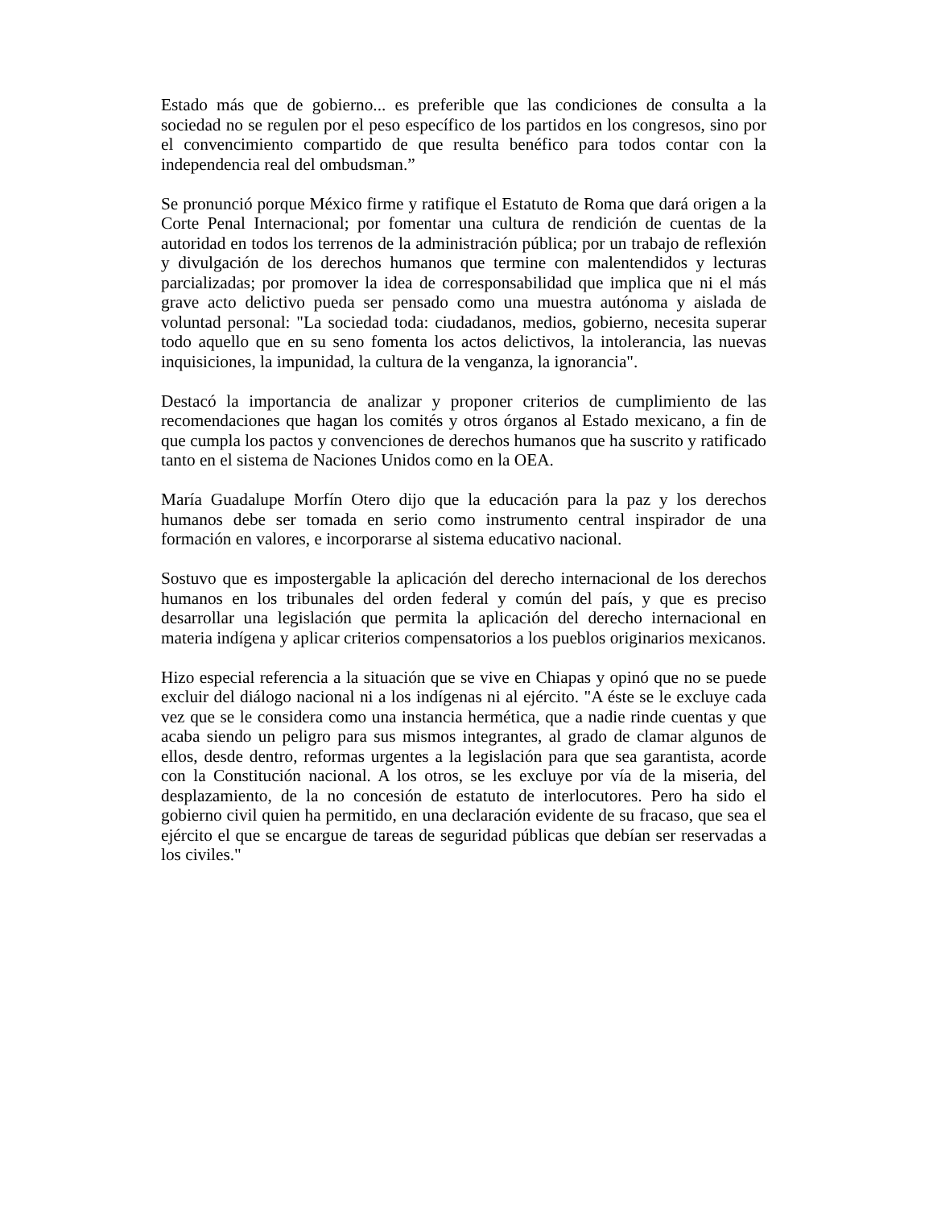Estado más que de gobierno... es preferible que las condiciones de consulta a la sociedad no se regulen por el peso específico de los partidos en los congresos, sino por el convencimiento compartido de que resulta benéfico para todos contar con la independencia real del ombudsman.”
Se pronunció porque México firme y ratifique el Estatuto de Roma que dará origen a la Corte Penal Internacional; por fomentar una cultura de rendición de cuentas de la autoridad en todos los terrenos de la administración pública; por un trabajo de reflexión y divulgación de los derechos humanos que termine con malentendidos y lecturas parcializadas; por promover la idea de corresponsabilidad que implica que ni el más grave acto delictivo pueda ser pensado como una muestra autónoma y aislada de voluntad personal: "La sociedad toda: ciudadanos, medios, gobierno, necesita superar todo aquello que en su seno fomenta los actos delictivos, la intolerancia, las nuevas inquisiciones, la impunidad, la cultura de la venganza, la ignorancia".
Destacó la importancia de analizar y proponer criterios de cumplimiento de las recomendaciones que hagan los comités y otros órganos al Estado mexicano, a fin de que cumpla los pactos y convenciones de derechos humanos que ha suscrito y ratificado tanto en el sistema de Naciones Unidos como en la OEA.
María Guadalupe Morfín Otero dijo que la educación para la paz y los derechos humanos debe ser tomada en serio como instrumento central inspirador de una formación en valores, e incorporarse al sistema educativo nacional.
Sostuvo que es impostergable la aplicación del derecho internacional de los derechos humanos en los tribunales del orden federal y común del país, y que es preciso desarrollar una legislación que permita la aplicación del derecho internacional en materia indígena y aplicar criterios compensatorios a los pueblos originarios mexicanos.
Hizo especial referencia a la situación que se vive en Chiapas y opinó que no se puede excluir del diálogo nacional ni a los indígenas ni al ejército. "A éste se le excluye cada vez que se le considera como una instancia hermética, que a nadie rinde cuentas y que acaba siendo un peligro para sus mismos integrantes, al grado de clamar algunos de ellos, desde dentro, reformas urgentes a la legislación para que sea garantista, acorde con la Constitución nacional. A los otros, se les excluye por vía de la miseria, del desplazamiento, de la no concesión de estatuto de interlocutores. Pero ha sido el gobierno civil quien ha permitido, en una declaración evidente de su fracaso, que sea el ejército el que se encargue de tareas de seguridad públicas que debían ser reservadas a los civiles."